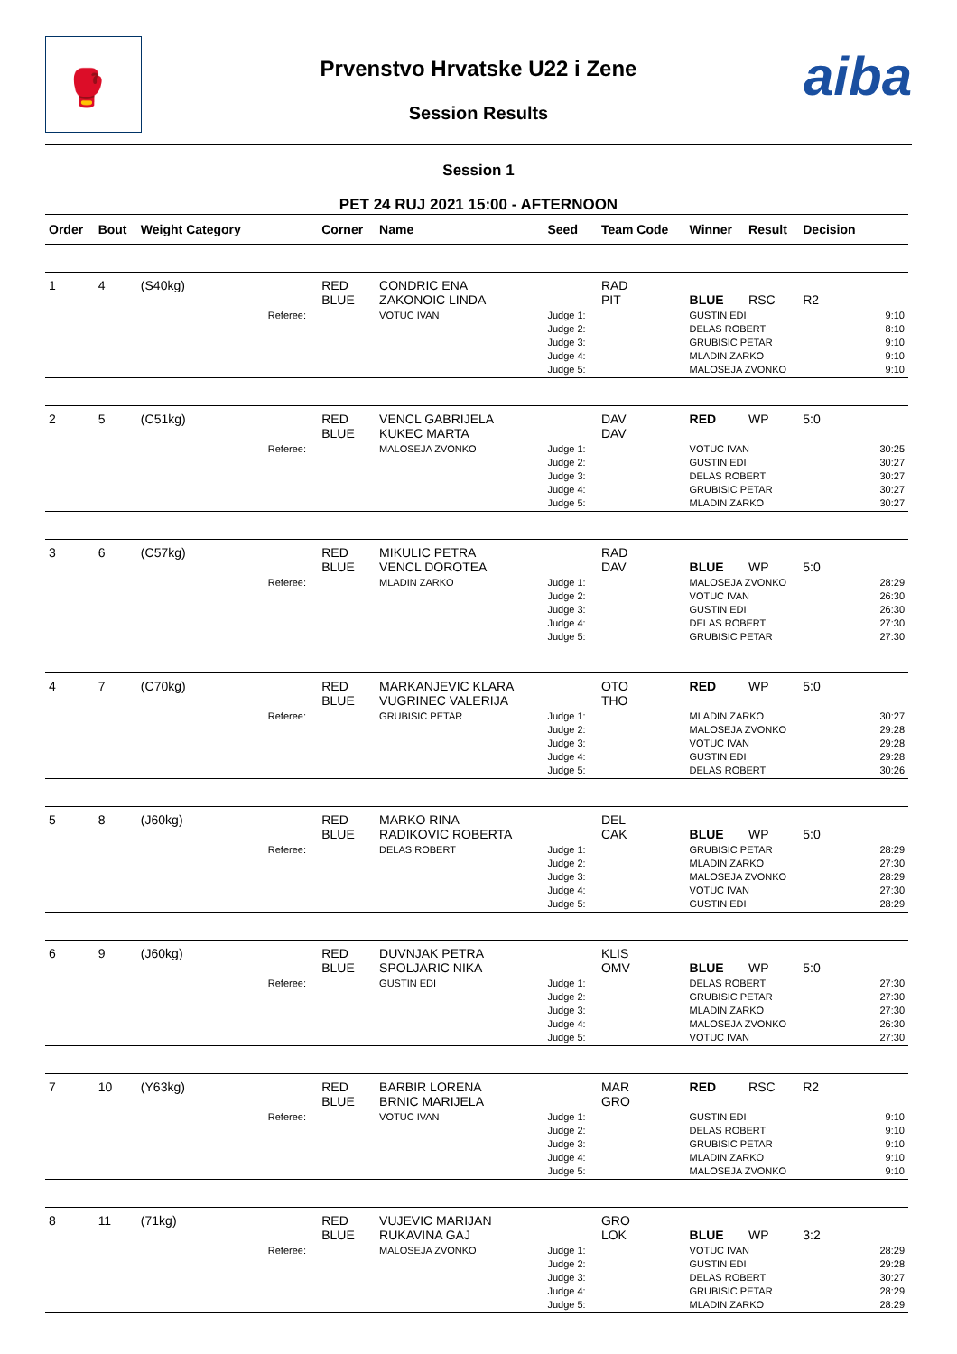🥊
aiba
Prvenstvo Hrvatske U22 i Zene
Session Results
Session 1
PET 24 RUJ 2021 15:00 - AFTERNOON
| Order | Bout | Weight Category | | Corner | Name | Seed | Team Code | Winner | Result | Decision | |
| --- | --- | --- | --- | --- | --- | --- | --- | --- | --- | --- | --- |
| 1 | 4 | (S40kg) | | RED BLUE | CONDRIC ENA ZAKONOIC LINDA | | RAD PIT | BLUE | RSC | R2 | |
| | | | Referee: | | VOTUC IVAN | Judge 1: Judge 2: Judge 3: Judge 4: Judge 5: | | GUSTIN EDI DELAS ROBERT GRUBISIC PETAR MLADIN ZARKO MALOSEJA ZVONKO | | | 9:10 8:10 9:10 9:10 9:10 |
| 2 | 5 | (C51kg) | | RED BLUE | VENCL GABRIJELA KUKEC MARTA | | DAV DAV | RED | WP | 5:0 | |
| | | | Referee: | | MALOSEJA ZVONKO | Judge 1: Judge 2: Judge 3: Judge 4: Judge 5: | | VOTUC IVAN GUSTIN EDI DELAS ROBERT GRUBISIC PETAR MLADIN ZARKO | | | 30:25 30:27 30:27 30:27 30:27 |
| 3 | 6 | (C57kg) | | RED BLUE | MIKULIC PETRA VENCL DOROTEA | | RAD DAV | BLUE | WP | 5:0 | |
| | | | Referee: | | MLADIN ZARKO | Judge 1: Judge 2: Judge 3: Judge 4: Judge 5: | | MALOSEJA ZVONKO VOTUC IVAN GUSTIN EDI DELAS ROBERT GRUBISIC PETAR | | | 28:29 26:30 26:30 27:30 27:30 |
| 4 | 7 | (C70kg) | | RED BLUE | MARKANJEVIC KLARA VUGRINEC VALERIJA | | OTO THO | RED | WP | 5:0 | |
| | | | Referee: | | GRUBISIC PETAR | Judge 1: Judge 2: Judge 3: Judge 4: Judge 5: | | MLADIN ZARKO MALOSEJA ZVONKO VOTUC IVAN GUSTIN EDI DELAS ROBERT | | | 30:27 29:28 29:28 29:28 30:26 |
| 5 | 8 | (J60kg) | | RED BLUE | MARKO RINA RADIKOVIC ROBERTA | | DEL CAK | BLUE | WP | 5:0 | |
| | | | Referee: | | DELAS ROBERT | Judge 1: Judge 2: Judge 3: Judge 4: Judge 5: | | GRUBISIC PETAR MLADIN ZARKO MALOSEJA ZVONKO VOTUC IVAN GUSTIN EDI | | | 28:29 27:30 28:29 27:30 28:29 |
| 6 | 9 | (J60kg) | | RED BLUE | DUVNJAK PETRA SPOLJARIC NIKA | | KLIS OMV | BLUE | WP | 5:0 | |
| | | | Referee: | | GUSTIN EDI | Judge 1: Judge 2: Judge 3: Judge 4: Judge 5: | | DELAS ROBERT GRUBISIC PETAR MLADIN ZARKO MALOSEJA ZVONKO VOTUC IVAN | | | 27:30 27:30 27:30 26:30 27:30 |
| 7 | 10 | (Y63kg) | | RED BLUE | BARBIR LORENA BRNIC MARIJELA | | MAR GRO | RED | RSC | R2 | |
| | | | Referee: | | VOTUC IVAN | Judge 1: Judge 2: Judge 3: Judge 4: Judge 5: | | GUSTIN EDI DELAS ROBERT GRUBISIC PETAR MLADIN ZARKO MALOSEJA ZVONKO | | | 9:10 9:10 9:10 9:10 9:10 |
| 8 | 11 | (71kg) | | RED BLUE | VUJEVIC MARIJAN RUKAVINA GAJ | | GRO LOK | BLUE | WP | 3:2 | |
| | | | Referee: | | MALOSEJA ZVONKO | Judge 1: Judge 2: Judge 3: Judge 4: Judge 5: | | VOTUC IVAN GUSTIN EDI DELAS ROBERT GRUBISIC PETAR MLADIN ZARKO | | | 28:29 29:28 30:27 28:29 28:29 |